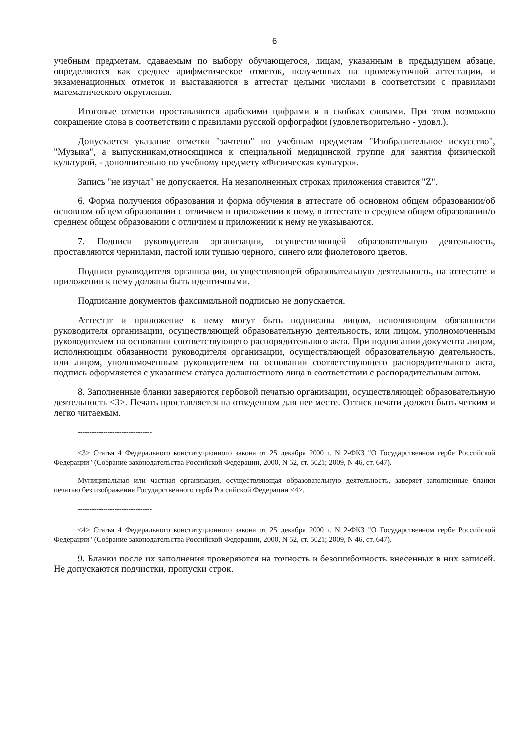6
учебным предметам, сдаваемым по выбору обучающегося, лицам, указанным в предыдущем абзаце, определяются как среднее арифметическое отметок, полученных на промежуточной аттестации, и экзаменационных отметок и выставляются в аттестат целыми числами в соответствии с правилами математического округления.
Итоговые отметки проставляются арабскими цифрами и в скобках словами. При этом возможно сокращение слова в соответствии с правилами русской орфографии (удовлетворительно - удовл.).
Допускается указание отметки "зачтено" по учебным предметам "Изобразительное искусство", "Музыка", а выпускникам,относящимся к специальной медицинской группе для занятия физической культурой, - дополнительно по учебному предмету «Физическая культура».
Запись "не изучал" не допускается. На незаполненных строках приложения ставится "Z".
6. Форма получения образования и форма обучения в аттестате об основном общем образовании/об основном общем образовании с отличием и приложении к нему, в аттестате о среднем общем образовании/о среднем общем образовании с отличием и приложении к нему не указываются.
7. Подписи руководителя организации, осуществляющей образовательную деятельность, проставляются чернилами, пастой или тушью черного, синего или фиолетового цветов.
Подписи руководителя организации, осуществляющей образовательную деятельность, на аттестате и приложении к нему должны быть идентичными.
Подписание документов факсимильной подписью не допускается.
Аттестат и приложение к нему могут быть подписаны лицом, исполняющим обязанности руководителя организации, осуществляющей образовательную деятельность, или лицом, уполномоченным руководителем на основании соответствующего распорядительного акта. При подписании документа лицом, исполняющим обязанности руководителя организации, осуществляющей образовательную деятельность, или лицом, уполномоченным руководителем на основании соответствующего распорядительного акта, подпись оформляется с указанием статуса должностного лица в соответствии с распорядительным актом.
8. Заполненные бланки заверяются гербовой печатью организации, осуществляющей образовательную деятельность <3>. Печать проставляется на отведенном для нее месте. Оттиск печати должен быть четким и легко читаемым.
--------------------------------
<3> Статья 4 Федерального конституционного закона от 25 декабря 2000 г. N 2-ФКЗ "О Государственном гербе Российской Федерации" (Собрание законодательства Российской Федерации, 2000, N 52, ст. 5021; 2009, N 46, ст. 647).
Муниципальная или частная организация, осуществляющая образовательную деятельность, заверяет заполненные бланки печатью без изображения Государственного герба Российской Федерации <4>.
--------------------------------
<4> Статья 4 Федерального конституционного закона от 25 декабря 2000 г. N 2-ФКЗ "О Государственном гербе Российской Федерации" (Собрание законодательства Российской Федерации, 2000, N 52, ст. 5021; 2009, N 46, ст. 647).
9. Бланки после их заполнения проверяются на точность и безошибочность внесенных в них записей. Не допускаются подчистки, пропуски строк.